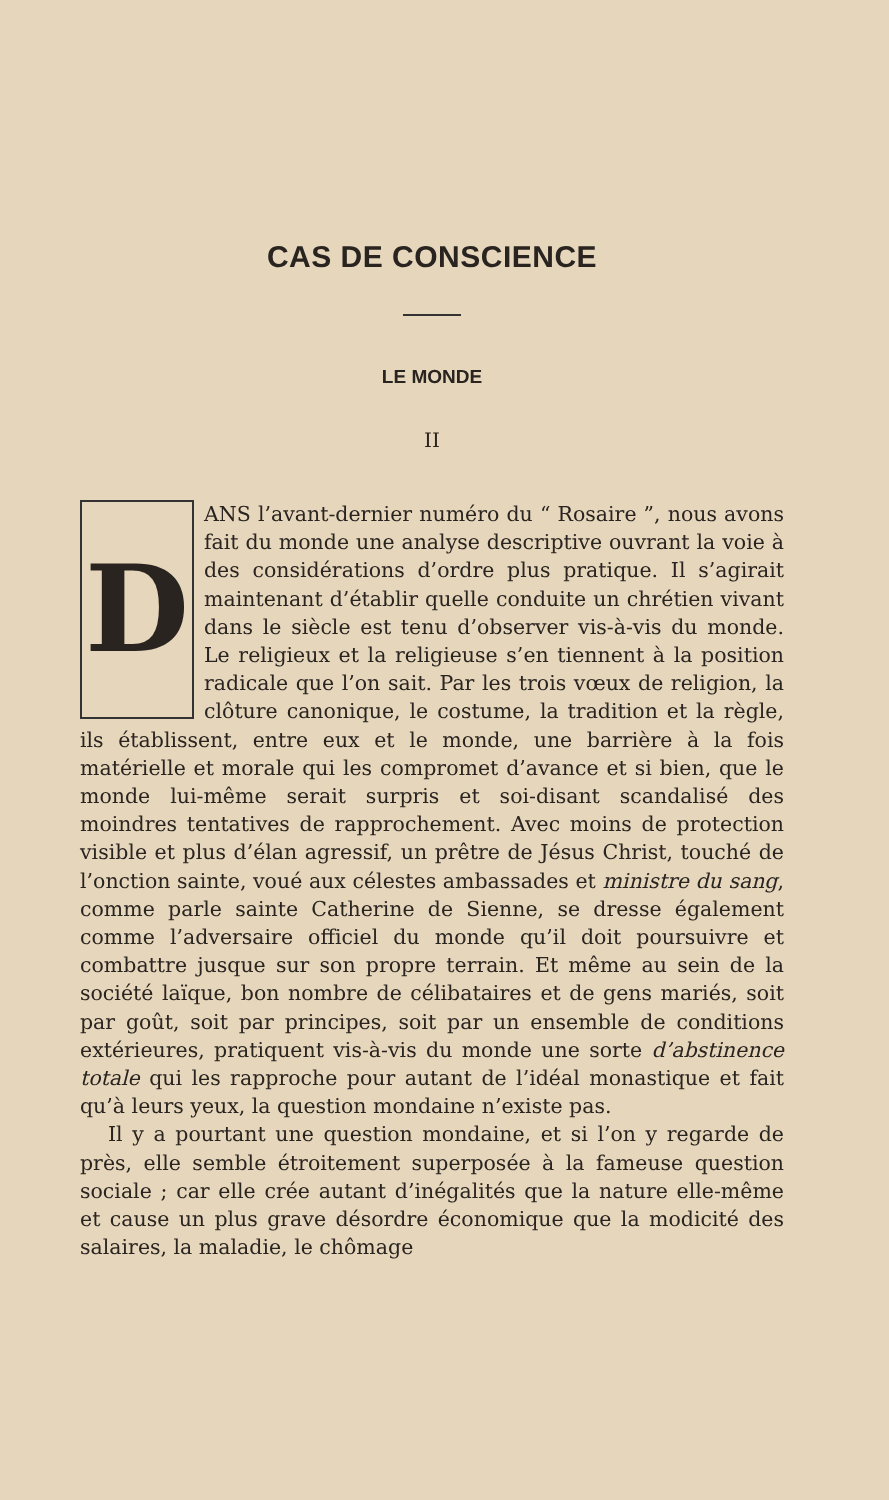CAS DE CONSCIENCE
LE MONDE
II
DANS l’avant-dernier numéro du “ Rosaire ”, nous avons fait du monde une analyse descriptive ouvrant la voie à des considérations d’ordre plus pratique. Il s’agirait maintenant d’établir quelle conduite un chrétien vivant dans le siècle est tenu d’observer vis-à-vis du monde. Le religieux et la religieuse s’en tiennent à la position radicale que l’on sait. Par les trois vœux de religion, la clôture canonique, le costume, la tradition et la règle, ils établissent, entre eux et le monde, une barrière à la fois matérielle et morale qui les compromet d’avance et si bien, que le monde lui-même serait surpris et soi-disant scandalisé des moindres tentatives de rapprochement. Avec moins de protection visible et plus d’élan agressif, un prêtre de Jésus Christ, touché de l’onction sainte, voué aux célestes ambassades et ministre du sang, comme parle sainte Catherine de Sienne, se dresse également comme l’adversaire officiel du monde qu’il doit poursuivre et combattre jusque sur son propre terrain. Et même au sein de la société laïque, bon nombre de célibataires et de gens mariés, soit par goût, soit par principes, soit par un ensemble de conditions extérieures, pratiquent vis-à-vis du monde une sorte d’abstinence totale qui les rapproche pour autant de l’idéal monastique et fait qu’à leurs yeux, la question mondaine n’existe pas.
Il y a pourtant une question mondaine, et si l’on y regarde de près, elle semble étroitement superposée à la fameuse question sociale ; car elle crée autant d’inégalités que la nature elle-même et cause un plus grave désordre économique que la modicité des salaires, la maladie, le chômage